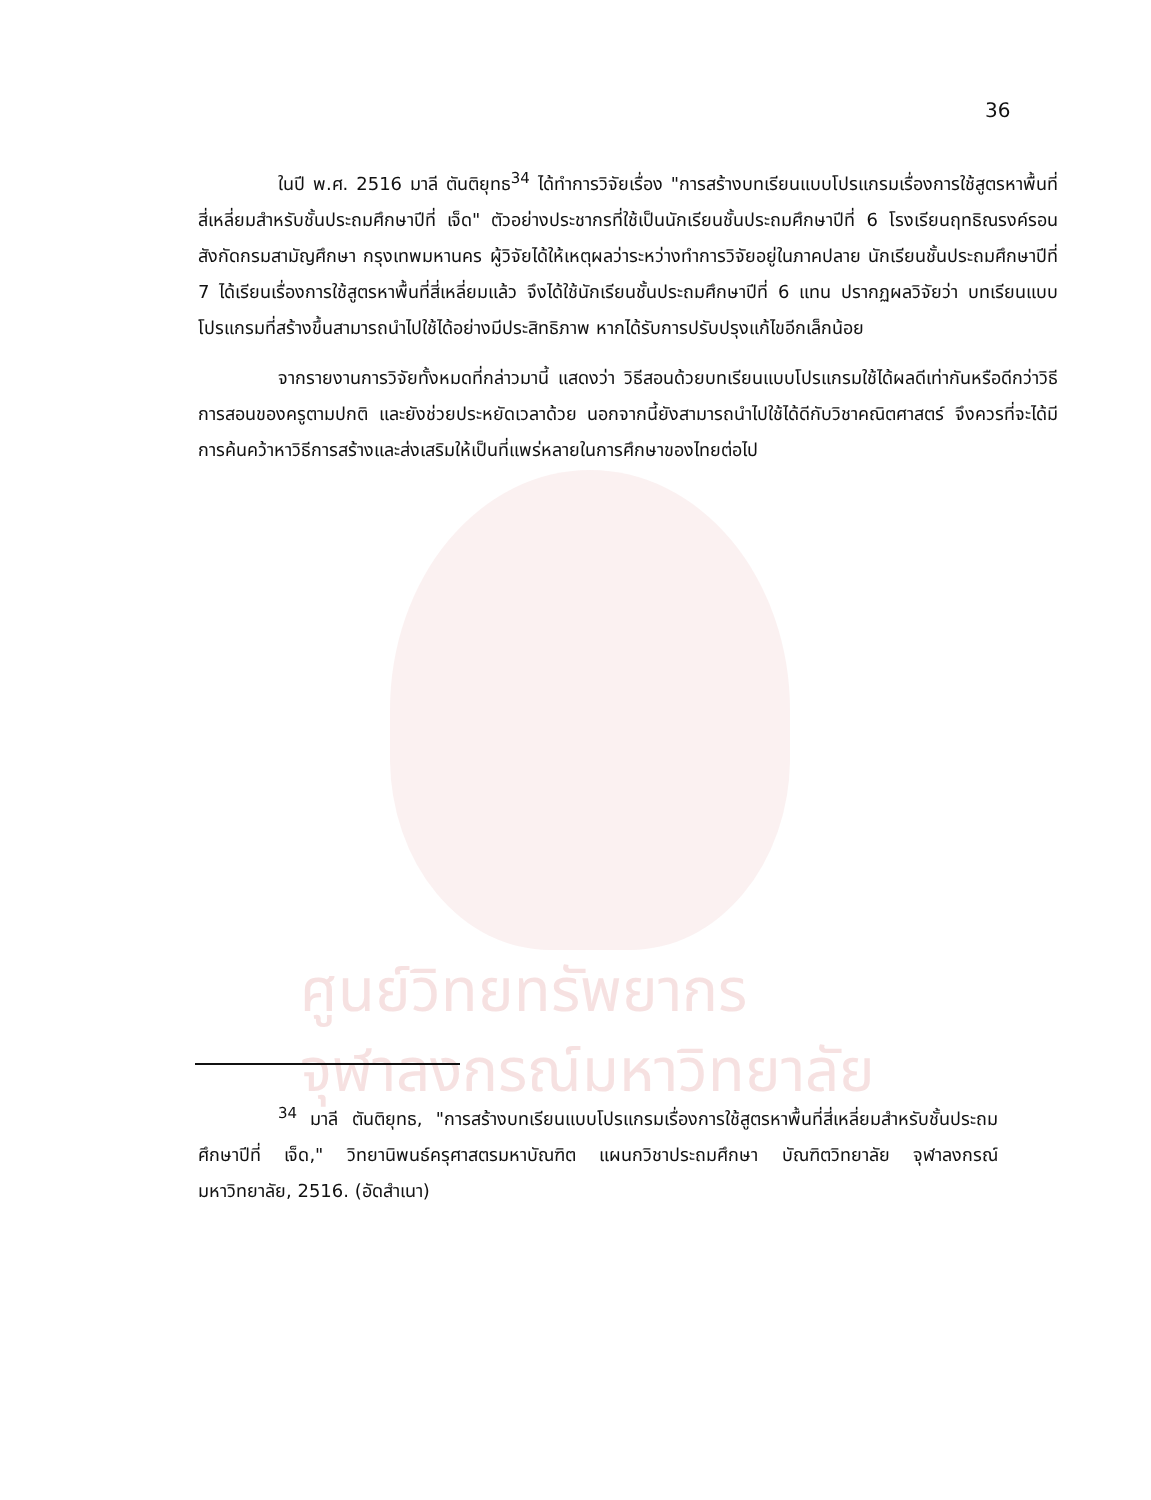ศูนย์วิทยทรัพยากร
จุฬาลงกรณ์มหาวิทยาลัย
36
ในปี พ.ศ. 2516 มาลี ตันติยุทธ<sup>34</sup> ได้ทำการวิจัยเรื่อง "การสร้างบทเรียนแบบโปรแกรมเรื่องการใช้สูตรหาพื้นที่สี่เหลี่ยมสำหรับชั้นประถมศึกษาปีที่ เจ็ด" ตัวอย่างประชากรที่ใช้เป็นนักเรียนชั้นประถมศึกษาปีที่ 6 โรงเรียนฤทธิณรงค์รอน สังกัดกรมสามัญศึกษา กรุงเทพมหานคร ผู้วิจัยได้ให้เหตุผลว่าระหว่างทำการวิจัยอยู่ในภาคปลาย นักเรียนชั้นประถมศึกษาปีที่ 7 ได้เรียนเรื่องการใช้สูตรหาพื้นที่สี่เหลี่ยมแล้ว จึงได้ใช้นักเรียนชั้นประถมศึกษาปีที่ 6 แทน ปรากฏผลวิจัยว่า บทเรียนแบบโปรแกรมที่สร้างขึ้นสามารถนำไปใช้ได้อย่างมีประสิทธิภาพ หากได้รับการปรับปรุงแก้ไขอีกเล็กน้อย
จากรายงานการวิจัยทั้งหมดที่กล่าวมานี้ แสดงว่า วิธีสอนด้วยบทเรียนแบบโปรแกรมใช้ได้ผลดีเท่ากันหรือดีกว่าวิธีการสอนของครูตามปกติ และยังช่วยประหยัดเวลาด้วย นอกจากนี้ยังสามารถนำไปใช้ได้ดีกับวิชาคณิตศาสตร์ จึงควรที่จะได้มีการค้นคว้าหาวิธีการสร้างและส่งเสริมให้เป็นที่แพร่หลายในการศึกษาของไทยต่อไป
<sup>34</sup> มาลี ตันติยุทธ, "การสร้างบทเรียนแบบโปรแกรมเรื่องการใช้สูตรหาพื้นที่สี่เหลี่ยมสำหรับชั้นประถมศึกษาปีที่ เจ็ด," วิทยานิพนธ์ครุศาสตรมหาบัณฑิต แผนกวิชาประถมศึกษา บัณฑิตวิทยาลัย จุฬาลงกรณ์มหาวิทยาลัย, 2516. (อัดสำเนา)